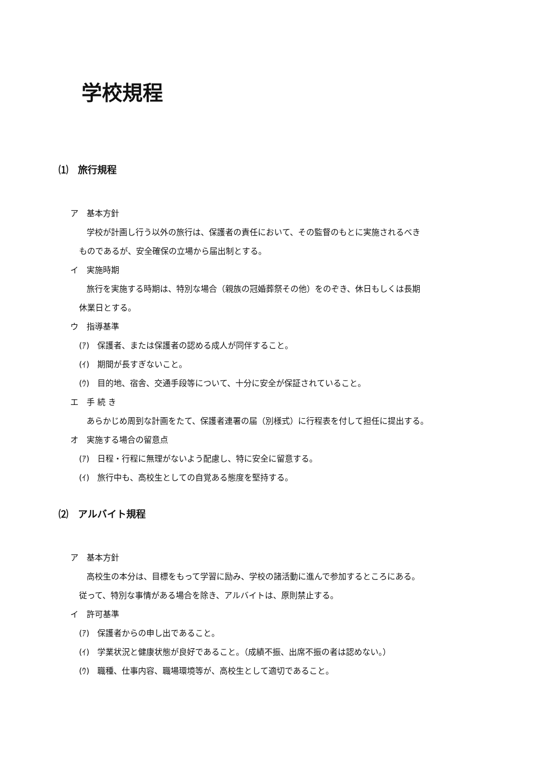学校規程
⑴　旅行規程
ア　基本方針
学校が計画し行う以外の旅行は、保護者の責任において、その監督のもとに実施されるべき
ものであるが、安全確保の立場から届出制とする。
イ　実施時期
旅行を実施する時期は、特別な場合（親族の冠婚葬祭その他）をのぞき、休日もしくは長期
休業日とする。
ウ　指導基準
(ｱ)　保護者、または保護者の認める成人が同伴すること。
(ｲ)　期間が長すぎないこと。
(ｳ)　目的地、宿舎、交通手段等について、十分に安全が保証されていること。
エ　手 続 き
あらかじめ周到な計画をたて、保護者連署の届（別様式）に行程表を付して担任に提出する。
オ　実施する場合の留意点
(ｱ)　日程・行程に無理がないよう配慮し、特に安全に留意する。
(ｲ)　旅行中も、高校生としての自覚ある態度を堅持する。
⑵　アルバイト規程
ア　基本方針
高校生の本分は、目標をもって学習に励み、学校の諸活動に進んで参加するところにある。
従って、特別な事情がある場合を除き、アルバイトは、原則禁止する。
イ　許可基準
(ｱ)　保護者からの申し出であること。
(ｲ)　学業状況と健康状態が良好であること。（成績不振、出席不振の者は認めない。）
(ｳ)　職種、仕事内容、職場環境等が、高校生として適切であること。